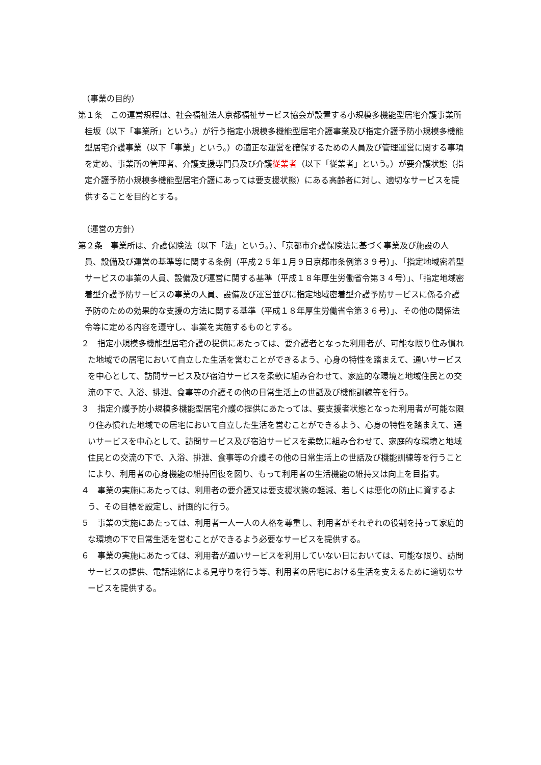（事業の目的）
第１条　この運営規程は、社会福祉法人京都福祉サービス協会が設置する小規模多機能型居宅介護事業所桂坂（以下「事業所」という。）が行う指定小規模多機能型居宅介護事業及び指定介護予防小規模多機能型居宅介護事業（以下「事業」という。）の適正な運営を確保するための人員及び管理運営に関する事項を定め、事業所の管理者、介護支援専門員及び介護従業者（以下「従業者」という。）が要介護状態（指定介護予防小規模多機能型居宅介護にあっては要支援状態）にある高齢者に対し、適切なサービスを提供することを目的とする。
（運営の方針）
第２条　事業所は、介護保険法（以下「法」という。）、「京都市介護保険法に基づく事業及び施設の人員、設備及び運営の基準等に関する条例（平成２５年１月９日京都市条例第３９号）」、「指定地域密着型サービスの事業の人員、設備及び運営に関する基準（平成１８年厚生労働省令第３４号）」、「指定地域密着型介護予防サービスの事業の人員、設備及び運営並びに指定地域密着型介護予防サービスに係る介護予防のための効果的な支援の方法に関する基準（平成１８年厚生労働省令第３６号）」、その他の関係法令等に定める内容を遵守し、事業を実施するものとする。
２　指定小規模多機能型居宅介護の提供にあたっては、要介護者となった利用者が、可能な限り住み慣れた地域での居宅において自立した生活を営むことができるよう、心身の特性を踏まえて、通いサービスを中心として、訪問サービス及び宿泊サービスを柔軟に組み合わせて、家庭的な環境と地域住民との交流の下で、入浴、排泄、食事等の介護その他の日常生活上の世話及び機能訓練等を行う。
３　指定介護予防小規模多機能型居宅介護の提供にあたっては、要支援者状態となった利用者が可能な限り住み慣れた地域での居宅において自立した生活を営むことができるよう、心身の特性を踏まえて、通いサービスを中心として、訪問サービス及び宿泊サービスを柔軟に組み合わせて、家庭的な環境と地域住民との交流の下で、入浴、排泄、食事等の介護その他の日常生活上の世話及び機能訓練等を行うことにより、利用者の心身機能の維持回復を図り、もって利用者の生活機能の維持又は向上を目指す。
４　事業の実施にあたっては、利用者の要介護又は要支援状態の軽減、若しくは悪化の防止に資するよう、その目標を設定し、計画的に行う。
５　事業の実施にあたっては、利用者一人一人の人格を尊重し、利用者がそれぞれの役割を持って家庭的な環境の下で日常生活を営むことができるよう必要なサービスを提供する。
６　事業の実施にあたっては、利用者が通いサービスを利用していない日においては、可能な限り、訪問サービスの提供、電話連絡による見守りを行う等、利用者の居宅における生活を支えるために適切なサービスを提供する。